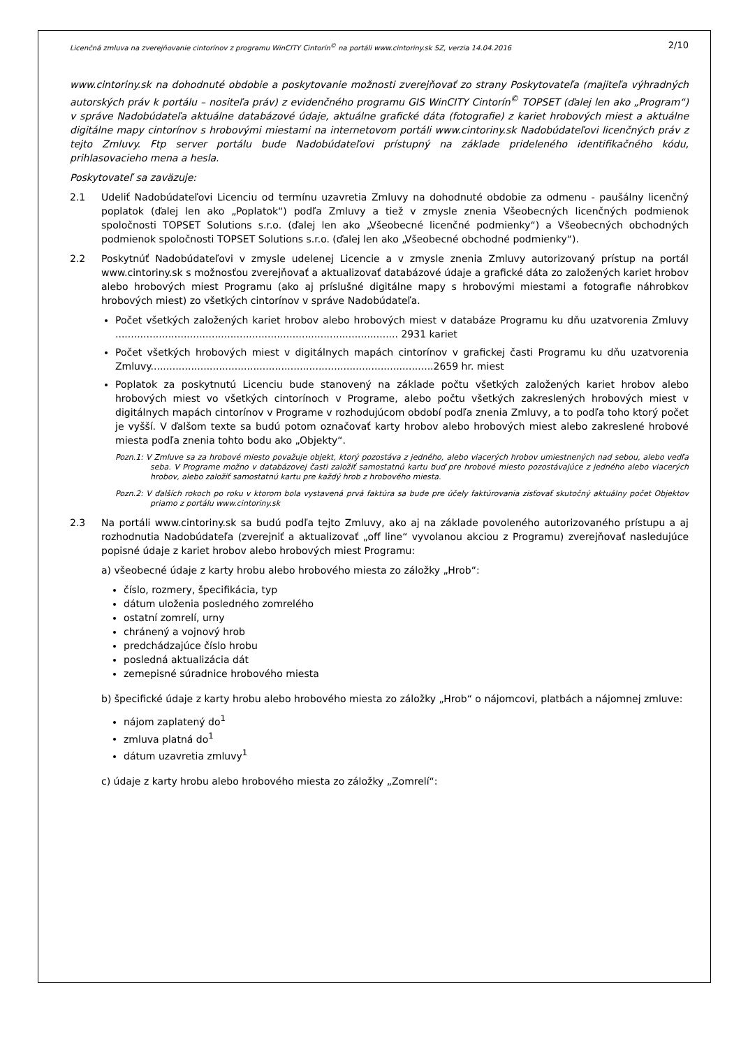Licenčná zmluva na zverejňovanie cintorínov z programu WinCITY Cintorín<sup>©</sup> na portáli www.cintoriny.sk SZ, verzia 14.04.2016 2/10
www.cintoriny.sk na dohodnuté obdobie a poskytovanie možnosti zverejňovať zo strany Poskytovateľa (majiteľa výhradných autorských práv k portálu – nositeľa práv) z evidenčného programu GIS WinCITY Cintorín<sup>©</sup> TOPSET (ďalej len ako „Program“) v správe Nadobúdateľa aktuálne databázové údaje, aktuálne grafické dáta (fotografie) z kariet hrobových miest a aktuálne digitálne mapy cintorínov s hrobovými miestami na internetovom portáli www.cintoriny.sk Nadobúdateľovi licenčných práv z tejto Zmluvy. Ftp server portálu bude Nadobúdateľovi prístupný na základe prideleného identifikačného kódu, prihlasovacieho mena a hesla.
Poskytovateľ sa zaväzuje:
2.1 Udeliť Nadobúdateľovi Licenciu od termínu uzavretia Zmluvy na dohodnuté obdobie za odmenu - paušálny licenčný poplatok (ďalej len ako „Poplatok“) podľa Zmluvy a tiež v zmysle znenia Všeobecných licenčných podmienok spoločnosti TOPSET Solutions s.r.o. (ďalej len ako „Všeobecné licenčné podmienky“) a Všeobecných obchodných podmienok spoločnosti TOPSET Solutions s.r.o. (ďalej len ako „Všeobecné obchodné podmienky“).
2.2 Poskytnúť Nadobúdateľovi v zmysle udelenej Licencie a v zmysle znenia Zmluvy autorizovaný prístup na portál www.cintoriny.sk s možnosťou zverejňovať a aktualizovať databázové údaje a grafické dáta zo založených kariet hrobov alebo hrobových miest Programu (ako aj príslušné digitálne mapy s hrobovými miestami a fotografie náhrobkov hrobových miest) zo všetkých cintorínov v správe Nadobúdateľa.
Počet všetkých založených kariet hrobov alebo hrobových miest v databáze Programu ku dňu uzatvorenia Zmluvy ........................................................................................... 2931 kariet
Počet všetkých hrobových miest v digitálnych mapách cintorínov v grafickej časti Programu ku dňu uzatvorenia Zmluvy...........................................................................................2659 hr. miest
Poplatok za poskytnutú Licenciu bude stanovený na základe počtu všetkých založených kariet hrobov alebo hrobových miest vo všetkých cintorínoch v Programe, alebo počtu všetkých zakreslených hrobových miest v digitálnych mapách cintorínov v Programe v rozhodujúcom období podľa znenia Zmluvy, a to podľa toho ktorý počet je vyšší. V ďalšom texte sa budú potom označovať karty hrobov alebo hrobových miest alebo zakreslené hrobové miesta podľa znenia tohto bodu ako „Objekty“.
Pozn.1: V Zmluve sa za hrobové miesto považuje objekt, ktorý pozostáva z jedného, alebo viacerých hrobov umiestnených nad sebou, alebo vedľa seba. V Programe možno v databázovej časti založiť samostatnú kartu buď pre hrobové miesto pozostávajúce z jedného alebo viacerých hrobov, alebo založiť samostatnú kartu pre každý hrob z hrobového miesta.
Pozn.2: V ďalších rokoch po roku v ktorom bola vystavená prvá faktúra sa bude pre účely faktúrovania zisťovať skutočný aktuálny počet Objektov priamo z portálu www.cintoriny.sk
2.3 Na portáli www.cintoriny.sk sa budú podľa tejto Zmluvy, ako aj na základe povoleného autorizovaného prístupu a aj rozhodnutia Nadobúdateľa (zverejniť a aktualizovať „off line“ vyvolanou akciou z Programu) zverejňovať nasledujúce popisné údaje z kariet hrobov alebo hrobových miest Programu:
a) všeobecné údaje z karty hrobu alebo hrobového miesta zo záložky „Hrob“:
číslo, rozmery, špecifikácia, typ
dátum uloženia posledného zomrelého
ostatní zomrelí, urny
chránený a vojnový hrob
predchádzajúce číslo hrobu
posledná aktualizácia dát
zemepisné súradnice hrobového miesta
b) špecifické údaje z karty hrobu alebo hrobového miesta zo záložky „Hrob“ o nájomcovi, platbách a nájomnej zmluve:
nájom zaplatený do<sup>1</sup>
zmluva platná do<sup>1</sup>
dátum uzavretia zmluvy<sup>1</sup>
c) údaje z karty hrobu alebo hrobového miesta zo záložky „Zomrelí“: